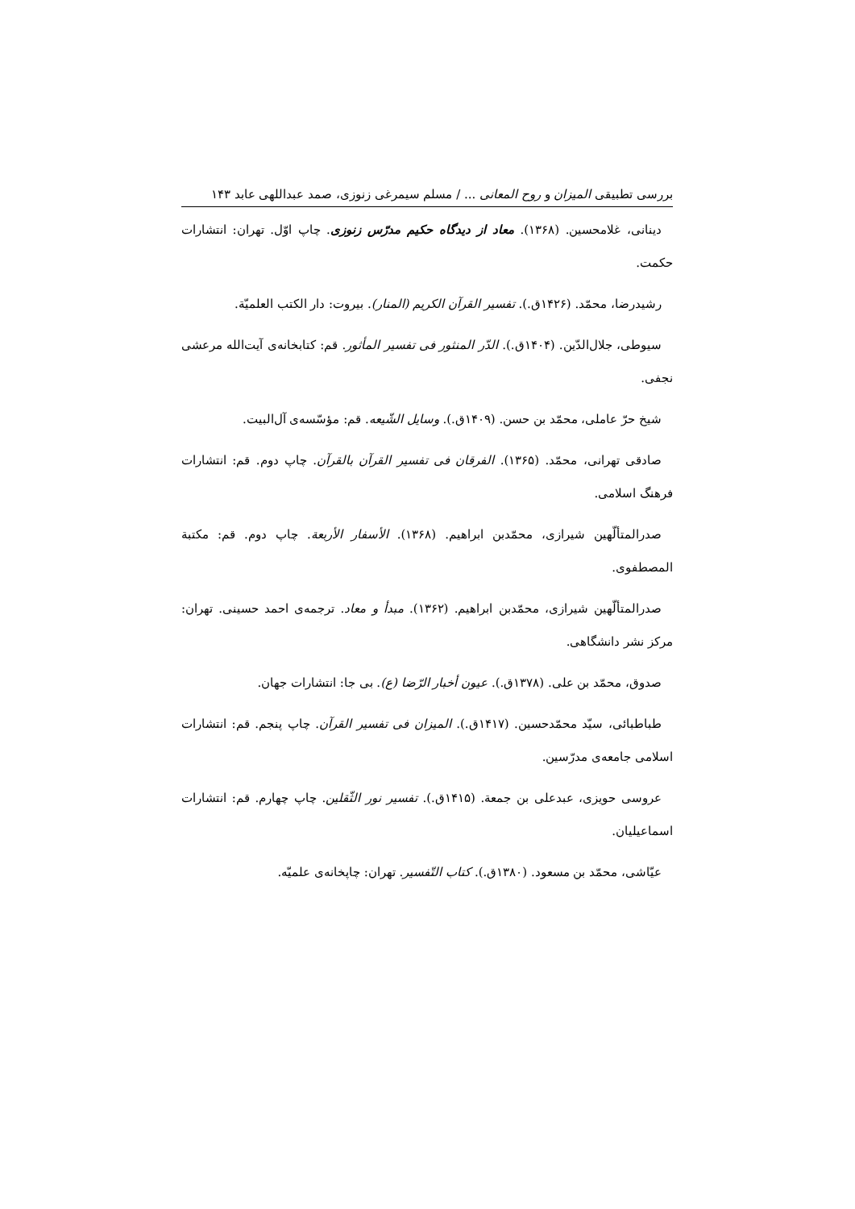بررسی تطبیقی المیزان و روح المعانی ... / مسلم سیمرغی زنوزی، صمد عبداللهی عابد ۱۴۳
دینانی، غلامحسین. (۱۳۶۸). معاد از دیدگاه حکیم مدرّس زنوزی. چاپ اوّل. تهران: انتشارات حکمت.
رشیدرضا، محمّد. (۱۴۲۶ق.). تفسیر القرآن الکریم (المنار). بیروت: دار الکتب العلمیّة.
سیوطی، جلال‌الدّین. (۱۴۰۴ق.). الدّر المنثور فی تفسیر المأثور. قم: کتابخانه‌ی آیت‌الله مرعشی نجفی.
شیخ حرّ عاملی، محمّد بن حسن. (۱۴۰۹ق.). وسایل الشّیعه. قم: مؤسّسه‌ی آل‌البیت.
صادقی تهرانی، محمّد. (۱۳۶۵). الفرقان فی تفسیر القرآن بالقرآن. چاپ دوم. قم: انتشارات فرهنگ اسلامی.
صدرالمتألّهین شیرازی، محمّدبن ابراهیم. (۱۳۶۸). الأسفار الأربعة. چاپ دوم. قم: مکتبة المصطفوی.
صدرالمتألّهین شیرازی، محمّدبن ابراهیم. (۱۳۶۲). مبدأ و معاد. ترجمه‌ی احمد حسینی. تهران: مرکز نشر دانشگاهی.
صدوق، محمّد بن علی. (۱۳۷۸ق.). عیون أخبار الرّضا (ع). بی جا: انتشارات جهان.
طباطبائی، سیّد محمّدحسین. (۱۴۱۷ق.). المیزان فی تفسیر القرآن. چاپ پنجم. قم: انتشارات اسلامی جامعه‌ی مدرّسین.
عروسی حویزی، عبدعلی بن جمعة. (۱۴۱۵ق.). تفسیر نور الثّقلین. چاپ چهارم. قم: انتشارات اسماعیلیان.
عیّاشی، محمّد بن مسعود. (۱۳۸۰ق.). کتاب التّفسیر. تهران: چاپخانه‌ی علمیّه.